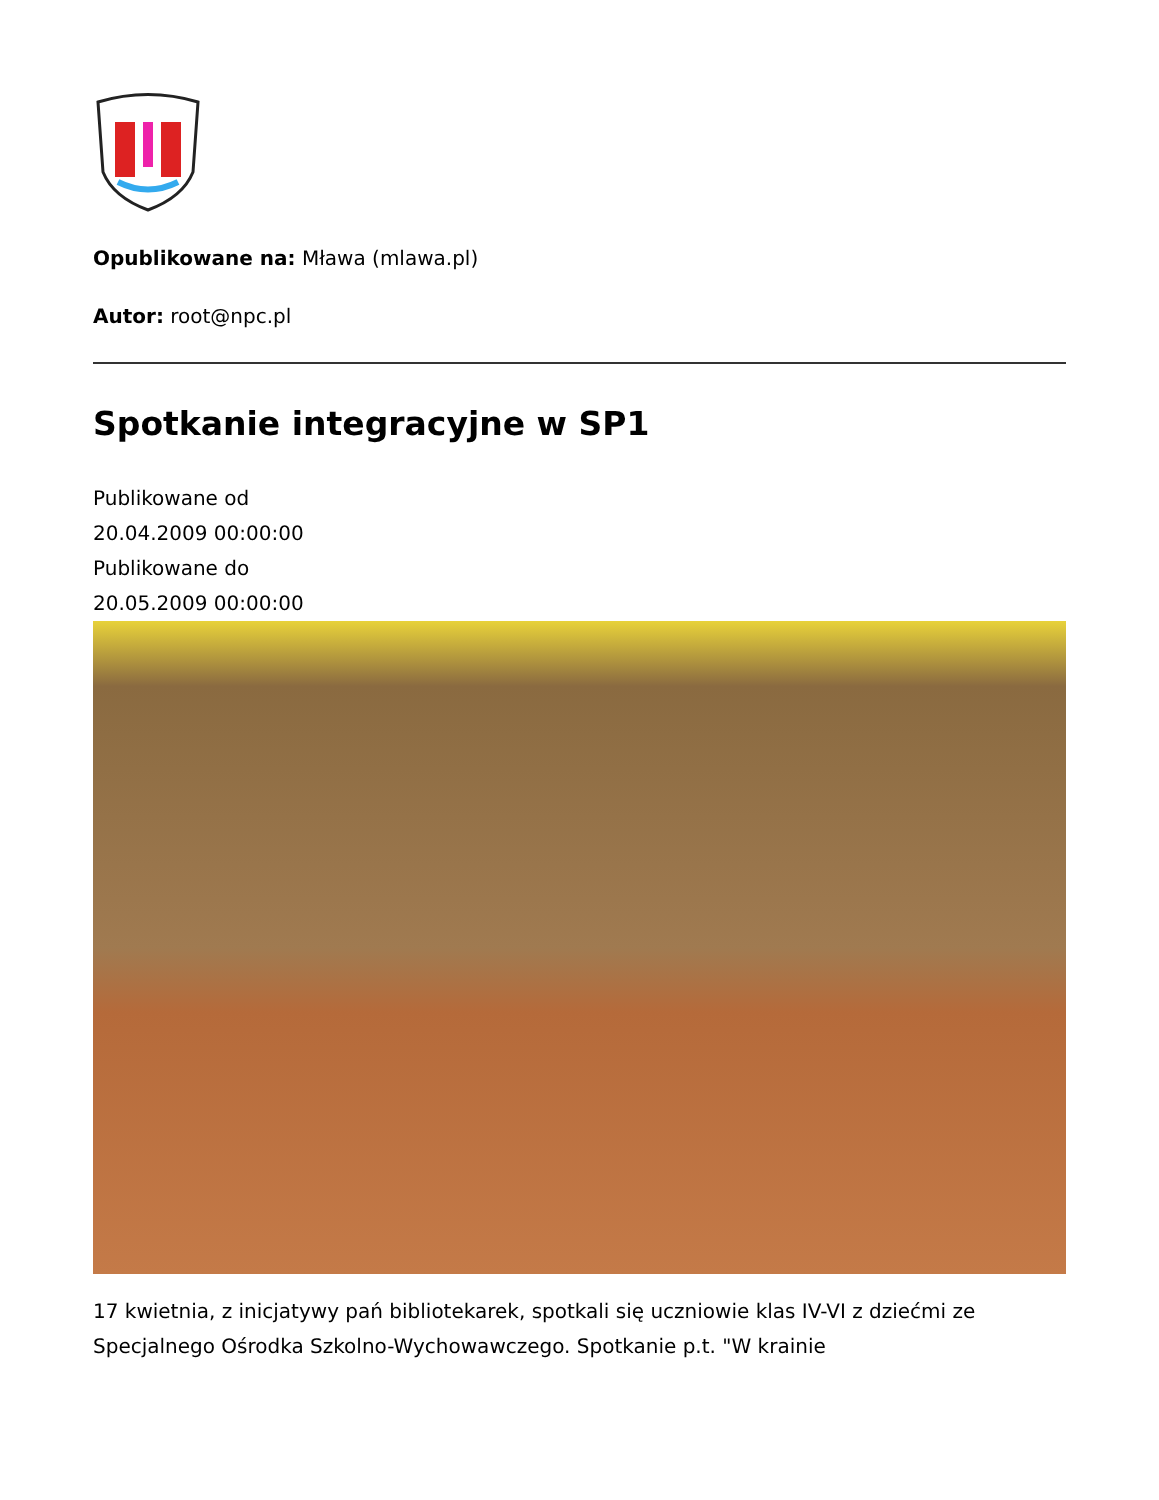Opublikowane na: Mława (mlawa.pl)
Autor: root@npc.pl
Spotkanie integracyjne w SP1
Publikowane od
20.04.2009 00:00:00
Publikowane do
20.05.2009 00:00:00
17 kwietnia, z inicjatywy pań bibliotekarek, spotkali się uczniowie klas IV-VI z dziećmi ze Specjalnego Ośrodka Szkolno-Wychowawczego. Spotkanie p.t. "W krainie